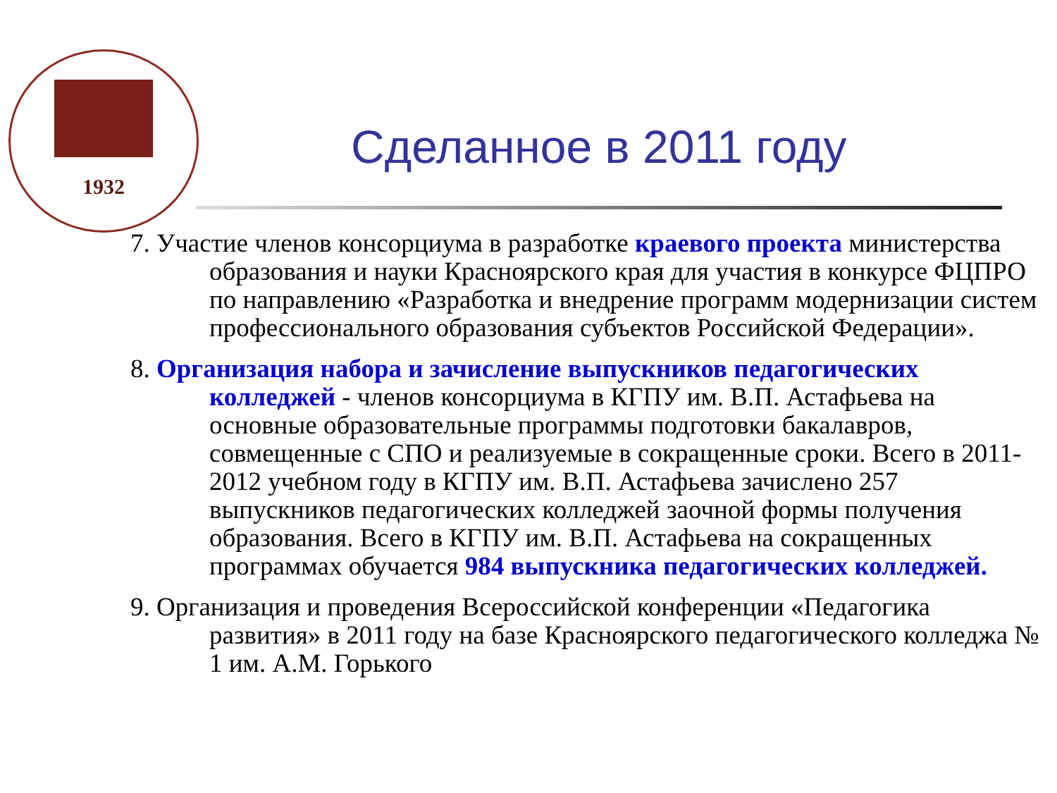1932
Сделанное в 2011 году
7. Участие членов консорциума в разработке краевого проекта министерства образования и науки Красноярского края для участия в конкурсе ФЦПРО по направлению «Разработка и внедрение программ модернизации систем профессионального образования субъектов Российской Федерации».
8. Организация набора и зачисление выпускников педагогических колледжей - членов консорциума в КГПУ им. В.П. Астафьева на основные образовательные программы подготовки бакалавров, совмещенные с СПО и реализуемые в сокращенные сроки. Всего в 2011-2012 учебном году в КГПУ им. В.П. Астафьева зачислено 257 выпускников педагогических колледжей заочной формы получения образования. Всего в КГПУ им. В.П. Астафьева на сокращенных программах обучается 984 выпускника педагогических колледжей.
9. Организация и проведения Всероссийской конференции «Педагогика развития» в 2011 году на базе Красноярского педагогического колледжа № 1 им. А.М. Горького